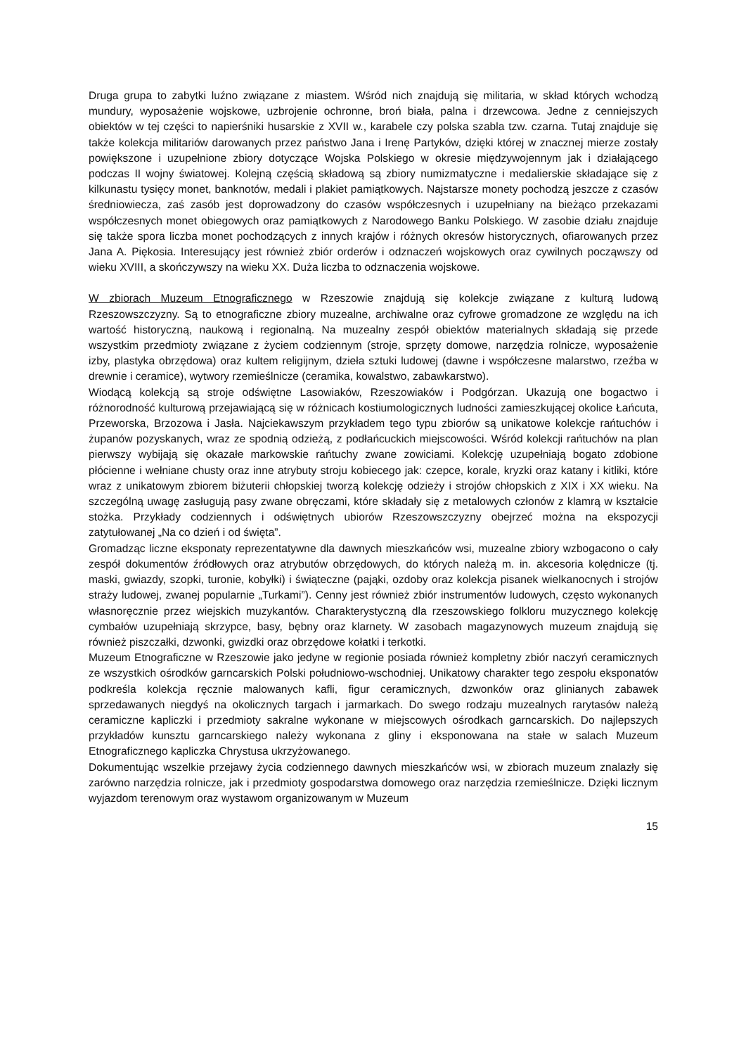Druga grupa to zabytki luźno związane z miastem. Wśród nich znajdują się militaria, w skład których wchodzą mundury, wyposażenie wojskowe, uzbrojenie ochronne, broń biała, palna i drzewcowa. Jedne z cenniejszych obiektów w tej części to napierśniki husarskie z XVII w., karabele czy polska szabla tzw. czarna. Tutaj znajduje się także kolekcja militariów darowanych przez państwo Jana i Irenę Partyków, dzięki której w znacznej mierze zostały powiększone i uzupełnione zbiory dotyczące Wojska Polskiego w okresie międzywojennym jak i działającego podczas II wojny światowej. Kolejną częścią składową są zbiory numizmatyczne i medalierskie składające się z kilkunastu tysięcy monet, banknotów, medali i plakiet pamiątkowych. Najstarsze monety pochodzą jeszcze z czasów średniowiecza, zaś zasób jest doprowadzony do czasów współczesnych i uzupełniany na bieżąco przekazami współczesnych monet obiegowych oraz pamiątkowych z Narodowego Banku Polskiego. W zasobie działu znajduje się także spora liczba monet pochodzących z innych krajów i różnych okresów historycznych, ofiarowanych przez Jana A. Piękosia. Interesujący jest również zbiór orderów i odznaczeń wojskowych oraz cywilnych począwszy od wieku XVIII, a skończywszy na wieku XX. Duża liczba to odznaczenia wojskowe.
W zbiorach Muzeum Etnograficznego w Rzeszowie znajdują się kolekcje związane z kulturą ludową Rzeszowszczyzny. Są to etnograficzne zbiory muzealne, archiwalne oraz cyfrowe gromadzone ze względu na ich wartość historyczną, naukową i regionalną. Na muzealny zespół obiektów materialnych składają się przede wszystkim przedmioty związane z życiem codziennym (stroje, sprzęty domowe, narzędzia rolnicze, wyposażenie izby, plastyka obrzędowa) oraz kultem religijnym, dzieła sztuki ludowej (dawne i współczesne malarstwo, rzeźba w drewnie i ceramice), wytwory rzemieślnicze (ceramika, kowalstwo, zabawkarstwo).
Wiodącą kolekcją są stroje odświętne Lasowiaków, Rzeszowiaków i Podgórzan. Ukazują one bogactwo i różnorodność kulturową przejawiającą się w różnicach kostiumologicznych ludności zamieszkującej okolice Łańcuta, Przeworska, Brzozowa i Jasła. Najciekawszym przykładem tego typu zbiorów są unikatowe kolekcje rańtuchów i żupanów pozyskanych, wraz ze spodnią odzieżą, z podłańcuckich miejscowości. Wśród kolekcji rańtuchów na plan pierwszy wybijają się okazałe markowskie rańtuchy zwane zowiciami. Kolekcję uzupełniają bogato zdobione płócienne i wełniane chusty oraz inne atrybuty stroju kobiecego jak: czepce, korale, kryzki oraz katany i kitliki, które wraz z unikatowym zbiorem biżuterii chłopskiej tworzą kolekcję odzieży i strojów chłopskich z XIX i XX wieku. Na szczególną uwagę zasługują pasy zwane obręczami, które składały się z metalowych członów z klamrą w kształcie stożka. Przykłady codziennych i odświętnych ubiorów Rzeszowszczyzny obejrzeć można na ekspozycji zatytułowanej „Na co dzień i od święta”.
Gromadząc liczne eksponaty reprezentatywne dla dawnych mieszkańców wsi, muzealne zbiory wzbogacono o cały zespół dokumentów źródłowych oraz atrybutów obrzędowych, do których należą m. in. akcesoria kolędnicze (tj. maski, gwiazdy, szopki, turonie, kobyłki) i świąteczne (pająki, ozdoby oraz kolekcja pisanek wielkanocnych i strojów straży ludowej, zwanej popularnie „Turkami”). Cenny jest również zbiór instrumentów ludowych, często wykonanych własnoręcznie przez wiejskich muzykantów. Charakterystyczną dla rzeszowskiego folkloru muzycznego kolekcję cymbałów uzupełniają skrzypce, basy, bębny oraz klarnety. W zasobach magazynowych muzeum znajdują się również piszczałki, dzwonki, gwizdki oraz obrzędowe kołatki i terkotki.
Muzeum Etnograficzne w Rzeszowie jako jedyne w regionie posiada również kompletny zbiór naczyń ceramicznych ze wszystkich ośrodków garncarskich Polski południowo-wschodniej. Unikatowy charakter tego zespołu eksponatów podkreśla kolekcja ręcznie malowanych kafli, figur ceramicznych, dzwonków oraz glinianych zabawek sprzedawanych niegdyś na okolicznych targach i jarmarkach. Do swego rodzaju muzealnych rarytasów należą ceramiczne kapliczki i przedmioty sakralne wykonane w miejscowych ośrodkach garncarskich. Do najlepszych przykładów kunsztu garncarskiego należy wykonana z gliny i eksponowana na stałe w salach Muzeum Etnograficznego kapliczka Chrystusa ukrzyżowanego.
Dokumentując wszelkie przejawy życia codziennego dawnych mieszkańców wsi, w zbiorach muzeum znalazły się zarówno narzędzia rolnicze, jak i przedmioty gospodarstwa domowego oraz narzędzia rzemieślnicze. Dzięki licznym wyjazdom terenowym oraz wystawom organizowanym w Muzeum
15